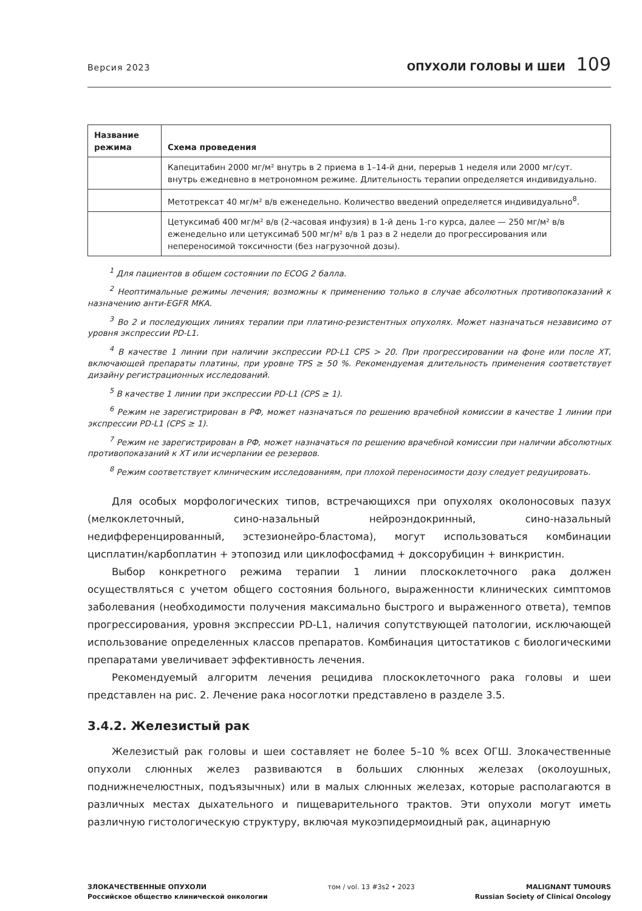Версия 2023
ОПУХОЛИ ГОЛОВЫ И ШЕИ 109
| Название режима | Схема проведения |
| --- | --- |
| | Капецитабин 2000 мг/м² внутрь в 2 приема в 1–14-й дни, перерыв 1 неделя или 2000 мг/сут. внутрь ежедневно в метрономном режиме. Длительность терапии определяется индивидуально. |
| | Метотрексат 40 мг/м² в/в еженедельно. Количество введений определяется индивидуально<sup>8</sup>. |
| | Цетуксимаб 400 мг/м² в/в (2-часовая инфузия) в 1-й день 1-го курса, далее — 250 мг/м² в/в еженедельно или цетуксимаб 500 мг/м² в/в 1 раз в 2 недели до прогрессирования или непереносимой токсичности (без нагрузочной дозы). |
<sup>1</sup> Для пациентов в общем состоянии по ECOG 2 балла.
<sup>2</sup> Неоптимальные режимы лечения; возможны к применению только в случае абсолютных противопоказаний к назначению анти-EGFR МКА.
<sup>3</sup> Во 2 и последующих линиях терапии при платино-резистентных опухолях. Может назначаться независимо от уровня экспрессии PD-L1.
<sup>4</sup> В качестве 1 линии при наличии экспрессии PD-L1 CPS > 20. При прогрессировании на фоне или после ХТ, включающей препараты платины, при уровне TPS ≥ 50 %. Рекомендуемая длительность применения соответствует дизайну регистрационных исследований.
<sup>5</sup> В качестве 1 линии при экспрессии PD-L1 (CPS ≥ 1).
<sup>6</sup> Режим не зарегистрирован в РФ, может назначаться по решению врачебной комиссии в качестве 1 линии при экспрессии PD-L1 (CPS ≥ 1).
<sup>7</sup> Режим не зарегистрирован в РФ, может назначаться по решению врачебной комиссии при наличии абсолютных противопоказаний к ХТ или исчерпании ее резервов.
<sup>8</sup> Режим соответствует клиническим исследованиям, при плохой переносимости дозу следует редуцировать.
Для особых морфологических типов, встречающихся при опухолях околоносовых пазух (мелкоклеточный, сино-назальный нейроэндокринный, сино-назальный недифференцированный, эстезионейро-бластома), могут использоваться комбинации цисплатин/карбоплатин + этопозид или циклофосфамид + доксорубицин + винкристин.
Выбор конкретного режима терапии 1 линии плоскоклеточного рака должен осуществляться с учетом общего состояния больного, выраженности клинических симптомов заболевания (необходимости получения максимально быстрого и выраженного ответа), темпов прогрессирования, уровня экспрессии PD-L1, наличия сопутствующей патологии, исключающей использование определенных классов препаратов. Комбинация цитостатиков с биологическими препаратами увеличивает эффективность лечения.
Рекомендуемый алгоритм лечения рецидива плоскоклеточного рака головы и шеи представлен на рис. 2. Лечение рака носоглотки представлено в разделе 3.5.
3.4.2. Железистый рак
Железистый рак головы и шеи составляет не более 5–10 % всех ОГШ. Злокачественные опухоли слюнных желез развиваются в больших слюнных железах (околоушных, поднижнечелюстных, подъязычных) или в малых слюнных железах, которые располагаются в различных местах дыхательного и пищеварительного трактов. Эти опухоли могут иметь различную гистологическую структуру, включая мукоэпидермоидный рак, ацинарную
ЗЛОКАЧЕСТВЕННЫЕ ОПУХОЛИ
Российское общество клинической онкологии
том / vol. 13 #3s2 • 2023 MALIGNANT TUMOURS
Russian Society of Clinical Oncology